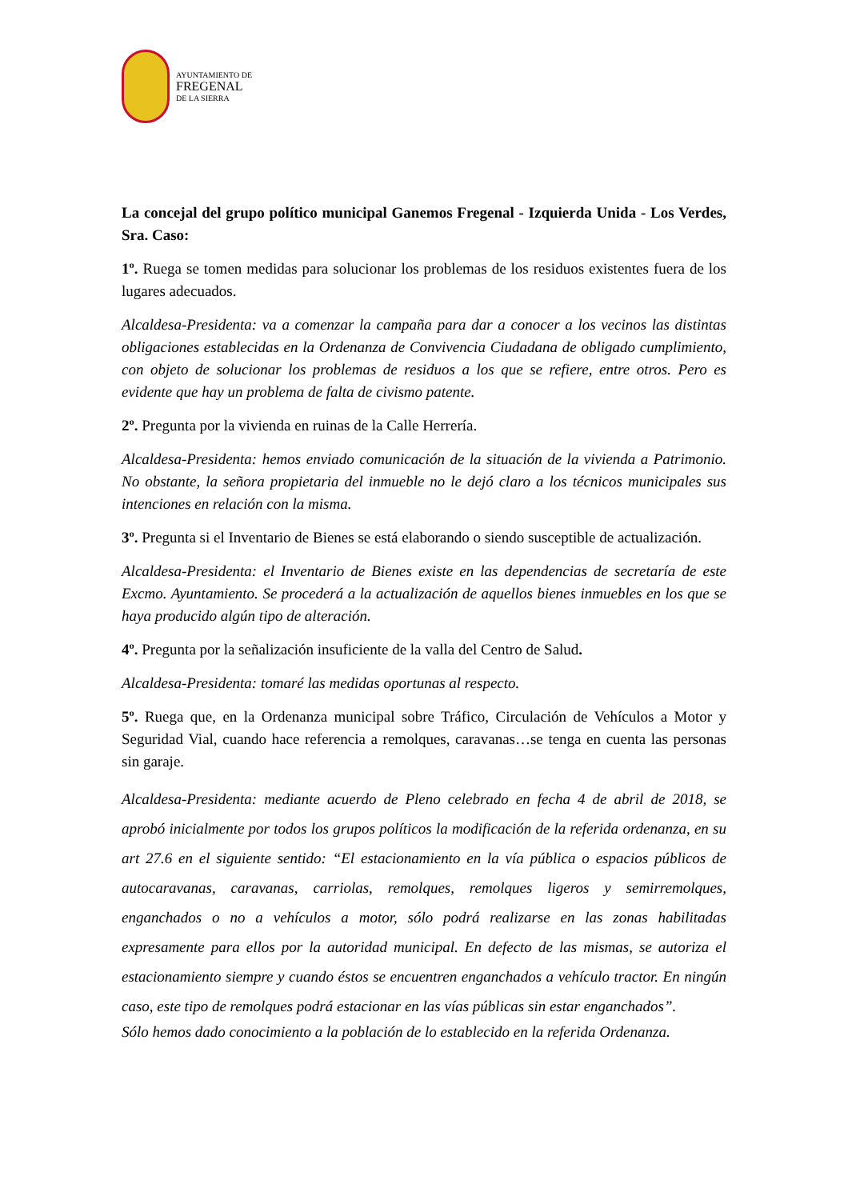AYUNTAMIENTO DE
FREGENAL
DE LA SIERRA
La concejal del grupo político municipal Ganemos Fregenal - Izquierda Unida - Los Verdes, Sra. Caso:
1º. Ruega se tomen medidas para solucionar los problemas de los residuos existentes fuera de los lugares adecuados.
Alcaldesa-Presidenta: va a comenzar la campaña para dar a conocer a los vecinos las distintas obligaciones establecidas en la Ordenanza de Convivencia Ciudadana de obligado cumplimiento, con objeto de solucionar los problemas de residuos a los que se refiere, entre otros. Pero es evidente que hay un problema de falta de civismo patente.
2º. Pregunta por la vivienda en ruinas de la Calle Herrería.
Alcaldesa-Presidenta: hemos enviado comunicación de la situación de la vivienda a Patrimonio. No obstante, la señora propietaria del inmueble no le dejó claro a los técnicos municipales sus intenciones en relación con la misma.
3º. Pregunta si el Inventario de Bienes se está elaborando o siendo susceptible de actualización.
Alcaldesa-Presidenta: el Inventario de Bienes existe en las dependencias de secretaría de este Excmo. Ayuntamiento. Se procederá a la actualización de aquellos bienes inmuebles en los que se haya producido algún tipo de alteración.
4º. Pregunta por la señalización insuficiente de la valla del Centro de Salud.
Alcaldesa-Presidenta: tomaré las medidas oportunas al respecto.
5º. Ruega que, en la Ordenanza municipal sobre Tráfico, Circulación de Vehículos a Motor y Seguridad Vial, cuando hace referencia a remolques, caravanas…se tenga en cuenta las personas sin garaje.
Alcaldesa-Presidenta: mediante acuerdo de Pleno celebrado en fecha 4 de abril de 2018, se aprobó inicialmente por todos los grupos políticos la modificación de la referida ordenanza, en su art 27.6 en el siguiente sentido: “El estacionamiento en la vía pública o espacios públicos de autocaravanas, caravanas, carriolas, remolques, remolques ligeros y semirremolques, enganchados o no a vehículos a motor, sólo podrá realizarse en las zonas habilitadas expresamente para ellos por la autoridad municipal. En defecto de las mismas, se autoriza el estacionamiento siempre y cuando éstos se encuentren enganchados a vehículo tractor. En ningún caso, este tipo de remolques podrá estacionar en las vías públicas sin estar enganchados”.
Sólo hemos dado conocimiento a la población de lo establecido en la referida Ordenanza.